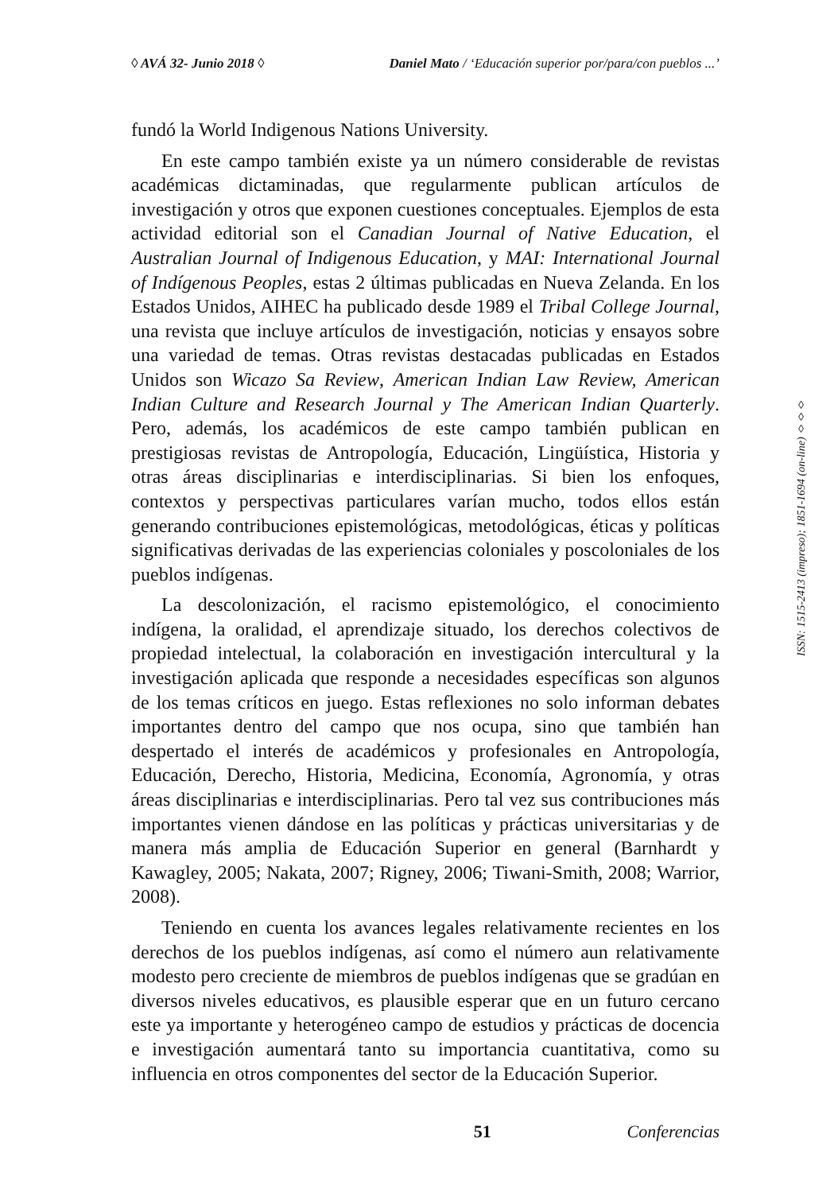◊ AVÁ 32- Junio 2018 ◊ Daniel Mato / ‘Educación superior por/para/con pueblos ...’
fundó la World Indigenous Nations University.
En este campo también existe ya un número considerable de revistas académicas dictaminadas, que regularmente publican artículos de investigación y otros que exponen cuestiones conceptuales. Ejemplos de esta actividad editorial son el Canadian Journal of Native Education, el Australian Journal of Indigenous Education, y MAI: International Journal of Indígenous Peoples, estas 2 últimas publicadas en Nueva Zelanda. En los Estados Unidos, AIHEC ha publicado desde 1989 el Tribal College Journal, una revista que incluye artículos de investigación, noticias y ensayos sobre una variedad de temas. Otras revistas destacadas publicadas en Estados Unidos son Wicazo Sa Review, American Indian Law Review, American Indian Culture and Research Journal y The American Indian Quarterly. Pero, además, los académicos de este campo también publican en prestigiosas revistas de Antropología, Educación, Lingüística, Historia y otras áreas disciplinarias e interdisciplinarias. Si bien los enfoques, contextos y perspectivas particulares varían mucho, todos ellos están generando contribuciones epistemológicas, metodológicas, éticas y políticas significativas derivadas de las experiencias coloniales y poscoloniales de los pueblos indígenas.
La descolonización, el racismo epistemológico, el conocimiento indígena, la oralidad, el aprendizaje situado, los derechos colectivos de propiedad intelectual, la colaboración en investigación intercultural y la investigación aplicada que responde a necesidades específicas son algunos de los temas críticos en juego. Estas reflexiones no solo informan debates importantes dentro del campo que nos ocupa, sino que también han despertado el interés de académicos y profesionales en Antropología, Educación, Derecho, Historia, Medicina, Economía, Agronomía, y otras áreas disciplinarias e interdisciplinarias. Pero tal vez sus contribuciones más importantes vienen dándose en las políticas y prácticas universitarias y de manera más amplia de Educación Superior en general (Barnhardt y Kawagley, 2005; Nakata, 2007; Rigney, 2006; Tiwani-Smith, 2008; Warrior, 2008).
Teniendo en cuenta los avances legales relativamente recientes en los derechos de los pueblos indígenas, así como el número aun relativamente modesto pero creciente de miembros de pueblos indígenas que se gradúan en diversos niveles educativos, es plausible esperar que en un futuro cercano este ya importante y heterogéneo campo de estudios y prácticas de docencia e investigación aumentará tanto su importancia cuantitativa, como su influencia en otros componentes del sector de la Educación Superior.
ISSN: 1515-2413 (impreso); 1851-1694 (on-line) ◊◊◊
51 Conferencias